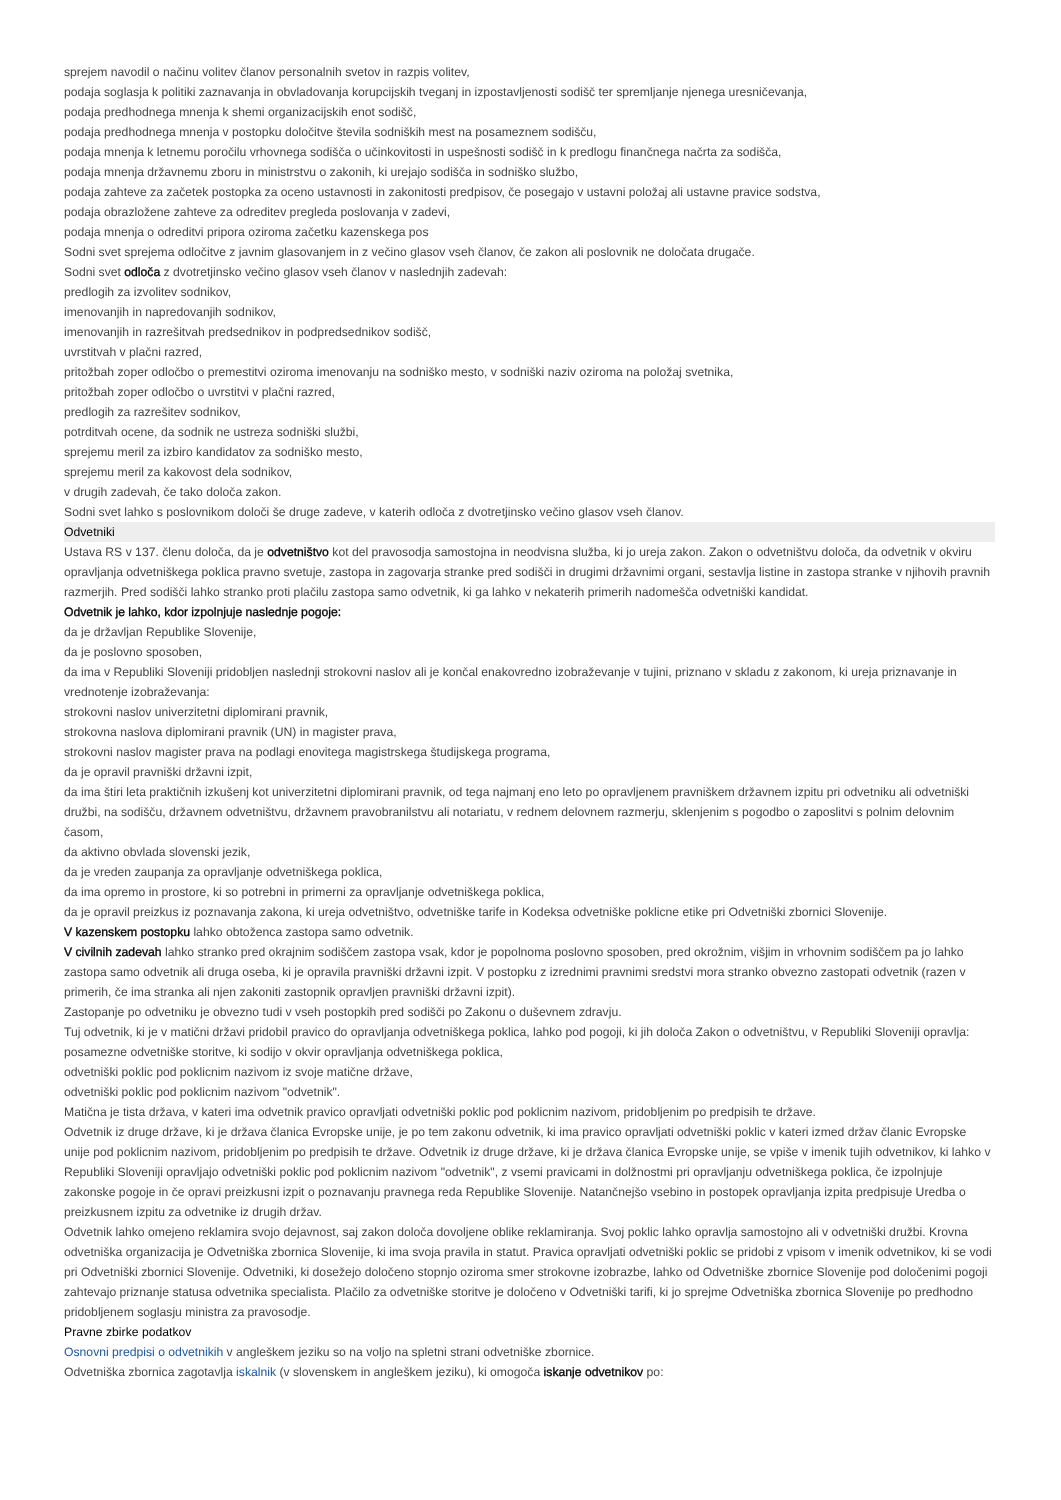sprejem navodil o načinu volitev članov personalnih svetov in razpis volitev,
podaja soglasja k politiki zaznavanja in obvladovanja korupcijskih tveganj in izpostavljenosti sodišč ter spremljanje njenega uresničevanja,
podaja predhodnega mnenja k shemi organizacijskih enot sodišč,
podaja predhodnega mnenja v postopku določitve števila sodniških mest na posameznem sodišču,
podaja mnenja k letnemu poročilu vrhovnega sodišča o učinkovitosti in uspešnosti sodišč in k predlogu finančnega načrta za sodišča,
podaja mnenja državnemu zboru in ministrstvu o zakonih, ki urejajo sodišča in sodniško službo,
podaja zahteve za začetek postopka za oceno ustavnosti in zakonitosti predpisov, če posegajo v ustavni položaj ali ustavne pravice sodstva,
podaja obrazložene zahteve za odreditev pregleda poslovanja v zadevi,
podaja mnenja o odreditvi pripora oziroma začetku kazenskega pos
Sodni svet sprejema odločitve z javnim glasovanjem in z večino glasov vseh članov, če zakon ali poslovnik ne določata drugače.
Sodni svet odloča z dvotretjinsko večino glasov vseh članov v naslednjih zadevah:
predlogih za izvolitev sodnikov,
imenovanjih in napredovanjih sodnikov,
imenovanjih in razrešitvah predsednikov in podpredsednikov sodišč,
uvrstitvah v plačni razred,
pritožbah zoper odločbo o premestitvi oziroma imenovanju na sodniško mesto, v sodniški naziv oziroma na položaj svetnika,
pritožbah zoper odločbo o uvrstitvi v plačni razred,
predlogih za razrešitev sodnikov,
potrditvah ocene, da sodnik ne ustreza sodniški službi,
sprejemu meril za izbiro kandidatov za sodniško mesto,
sprejemu meril za kakovost dela sodnikov,
v drugih zadevah, če tako določa zakon.
Sodni svet lahko s poslovnikom določi še druge zadeve, v katerih odloča z dvotretjinsko večino glasov vseh članov.
Odvetniki
Ustava RS v 137. členu določa, da je odvetništvo kot del pravosodja samostojna in neodvisna služba, ki jo ureja zakon. Zakon o odvetništvu določa, da odvetnik v okviru opravljanja odvetniškega poklica pravno svetuje, zastopa in zagovarja stranke pred sodišči in drugimi državnimi organi, sestavlja listine in zastopa stranke v njihovih pravnih razmerjih. Pred sodišči lahko stranko proti plačilu zastopa samo odvetnik, ki ga lahko v nekaterih primerih nadomešča odvetniški kandidat.
Odvetnik je lahko, kdor izpolnjuje naslednje pogoje:
da je državljan Republike Slovenije,
da je poslovno sposoben,
da ima v Republiki Sloveniji pridobljen naslednji strokovni naslov ali je končal enakovredno izobraževanje v tujini, priznano v skladu z zakonom, ki ureja priznavanje in vrednotenje izobraževanja:
strokovni naslov univerzitetni diplomirani pravnik,
strokovna naslova diplomirani pravnik (UN) in magister prava,
strokovni naslov magister prava na podlagi enovitega magistrskega študijskega programa,
da je opravil pravniški državni izpit,
da ima štiri leta praktičnih izkušenj kot univerzitetni diplomirani pravnik, od tega najmanj eno leto po opravljenem pravniškem državnem izpitu pri odvetniku ali odvetniški družbi, na sodišču, državnem odvetništvu, državnem pravobranilstvu ali notariatu, v rednem delovnem razmerju, sklenjenim s pogodbo o zaposlitvi s polnim delovnim časom,
da aktivno obvlada slovenski jezik,
da je vreden zaupanja za opravljanje odvetniškega poklica,
da ima opremo in prostore, ki so potrebni in primerni za opravljanje odvetniškega poklica,
da je opravil preizkus iz poznavanja zakona, ki ureja odvetništvo, odvetniške tarife in Kodeksa odvetniške poklicne etike pri Odvetniški zbornici Slovenije.
V kazenskem postopku lahko obtoženca zastopa samo odvetnik.
V civilnih zadevah lahko stranko pred okrajnim sodiščem zastopa vsak, kdor je popolnoma poslovno sposoben, pred okrožnim, višjim in vrhovnim sodiščem pa jo lahko zastopa samo odvetnik ali druga oseba, ki je opravila pravniški državni izpit. V postopku z izrednimi pravnimi sredstvi mora stranko obvezno zastopati odvetnik (razen v primerih, če ima stranka ali njen zakoniti zastopnik opravljen pravniški državni izpit).
Zastopanje po odvetniku je obvezno tudi v vseh postopkih pred sodišči po Zakonu o duševnem zdravju.
Tuj odvetnik, ki je v matični državi pridobil pravico do opravljanja odvetniškega poklica, lahko pod pogoji, ki jih določa Zakon o odvetništvu, v Republiki Sloveniji opravlja:
posamezne odvetniške storitve, ki sodijo v okvir opravljanja odvetniškega poklica,
odvetniški poklic pod poklicnim nazivom iz svoje matične države,
odvetniški poklic pod poklicnim nazivom "odvetnik".
Matična je tista država, v kateri ima odvetnik pravico opravljati odvetniški poklic pod poklicnim nazivom, pridobljenim po predpisih te države.
Odvetnik iz druge države, ki je država članica Evropske unije, je po tem zakonu odvetnik, ki ima pravico opravljati odvetniški poklic v kateri izmed držav članic Evropske unije pod poklicnim nazivom, pridobljenim po predpisih te države. Odvetnik iz druge države, ki je država članica Evropske unije, se vpiše v imenik tujih odvetnikov, ki lahko v Republiki Sloveniji opravljajo odvetniški poklic pod poklicnim nazivom "odvetnik", z vsemi pravicami in dolžnostmi pri opravljanju odvetniškega poklica, če izpolnjuje zakonske pogoje in če opravi preizkusni izpit o poznavanju pravnega reda Republike Slovenije. Natančnejšo vsebino in postopek opravljanja izpita predpisuje Uredba o preizkusnem izpitu za odvetnike iz drugih držav.
Odvetnik lahko omejeno reklamira svojo dejavnost, saj zakon določa dovoljene oblike reklamiranja. Svoj poklic lahko opravlja samostojno ali v odvetniški družbi. Krovna odvetniška organizacija je Odvetniška zbornica Slovenije, ki ima svoja pravila in statut. Pravica opravljati odvetniški poklic se pridobi z vpisom v imenik odvetnikov, ki se vodi pri Odvetniški zbornici Slovenije. Odvetniki, ki dosežejo določeno stopnjo oziroma smer strokovne izobrazbe, lahko od Odvetniške zbornice Slovenije pod določenimi pogoji zahtevajo priznanje statusa odvetnika specialista. Plačilo za odvetniške storitve je določeno v Odvetniški tarifi, ki jo sprejme Odvetniška zbornica Slovenije po predhodno pridobljenem soglasju ministra za pravosodje.
Pravne zbirke podatkov
Osnovni predpisi o odvetnikih v angleškem jeziku so na voljo na spletni strani odvetniške zbornice.
Odvetniška zbornica zagotavlja iskalnik (v slovenskem in angleškem jeziku), ki omogoča iskanje odvetnikov po: